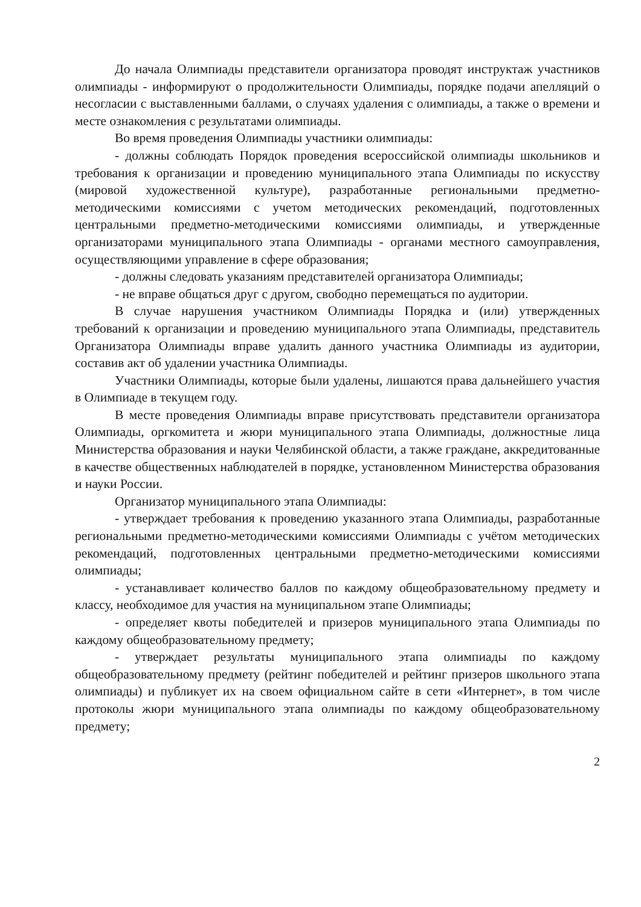До начала Олимпиады представители организатора проводят инструктаж участников олимпиады - информируют о продолжительности Олимпиады, порядке подачи апелляций о несогласии с выставленными баллами, о случаях удаления с олимпиады, а также о времени и месте ознакомления с результатами олимпиады.
Во время проведения Олимпиады участники олимпиады:
- должны соблюдать Порядок проведения всероссийской олимпиады школьников и требования к организации и проведению муниципального этапа Олимпиады по искусству (мировой художественной культуре), разработанные региональными предметно-методическими комиссиями с учетом методических рекомендаций, подготовленных центральными предметно-методическими комиссиями олимпиады, и утвержденные организаторами муниципального этапа Олимпиады - органами местного самоуправления, осуществляющими управление в сфере образования;
- должны следовать указаниям представителей организатора Олимпиады;
- не вправе общаться друг с другом, свободно перемещаться по аудитории.
В случае нарушения участником Олимпиады Порядка и (или) утвержденных требований к организации и проведению муниципального этапа Олимпиады, представитель Организатора Олимпиады вправе удалить данного участника Олимпиады из аудитории, составив акт об удалении участника Олимпиады.
Участники Олимпиады, которые были удалены, лишаются права дальнейшего участия в Олимпиаде в текущем году.
В месте проведения Олимпиады вправе присутствовать представители организатора Олимпиады, оргкомитета и жюри муниципального этапа Олимпиады, должностные лица Министерства образования и науки Челябинской области, а также граждане, аккредитованные в качестве общественных наблюдателей в порядке, установленном Министерства образования и науки России.
Организатор муниципального этапа Олимпиады:
- утверждает требования к проведению указанного этапа Олимпиады, разработанные региональными предметно-методическими комиссиями Олимпиады с учётом методических рекомендаций, подготовленных центральными предметно-методическими комиссиями олимпиады;
- устанавливает количество баллов по каждому общеобразовательному предмету и классу, необходимое для участия на муниципальном этапе Олимпиады;
- определяет квоты победителей и призеров муниципального этапа Олимпиады по каждому общеобразовательному предмету;
- утверждает результаты муниципального этапа олимпиады по каждому общеобразовательному предмету (рейтинг победителей и рейтинг призеров школьного этапа олимпиады) и публикует их на своем официальном сайте в сети «Интернет», в том числе протоколы жюри муниципального этапа олимпиады по каждому общеобразовательному предмету;
2